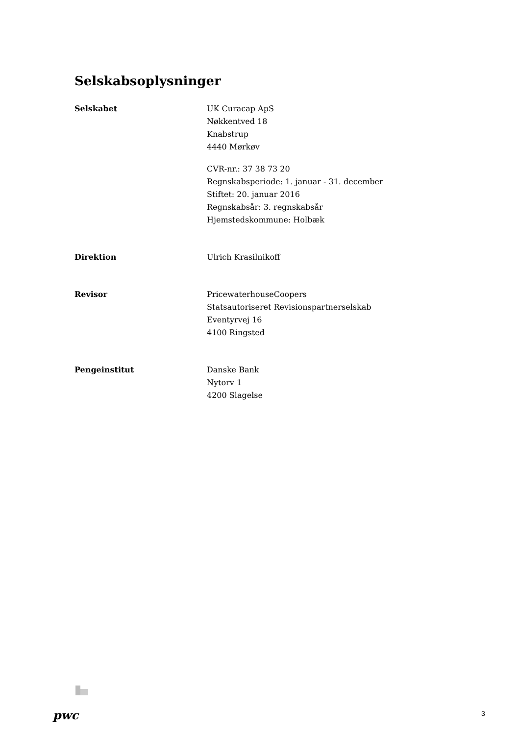Selskabsoplysninger
Selskabet UK Curacap ApS
Nøkkentved 18
Knabstrup
4440 Mørkøv
CVR-nr.: 37 38 73 20
Regnskabsperiode: 1. januar - 31. december
Stiftet: 20. januar 2016
Regnskabsår: 3. regnskabsår
Hjemstedskommune: Holbæk
Direktion Ulrich Krasilnikoff
Revisor PricewaterhouseCoopers
Statsautoriseret Revisionspartnerselskab
Eventyrvej 16
4100 Ringsted
Pengeinstitut Danske Bank
Nytorv 1
4200 Slagelse
pwc 3